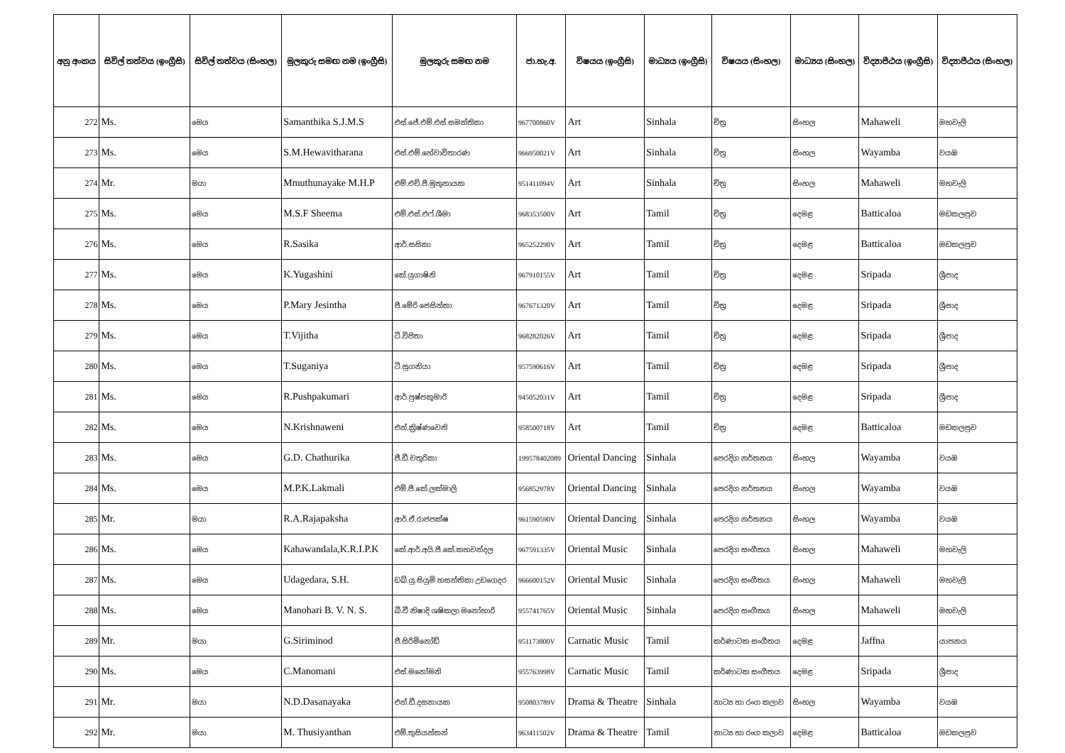| අනු අංකය | සිවිල් තත්වය (ඉංග්‍රීසි) | සිවිල් තත්වය (සිංහල) | මුලකුරු සමඟ නම (ඉංග්‍රීසි) | මුලකුරු සමඟ නම | ජා.හැ.අ. | විෂයය (ඉංග්‍රීසි) | මාධ්‍යය (ඉංග්‍රීසි) | විෂයය (සිංහල) | මාධ්‍යය (සිංහල) | විද්‍යාපීඨය (ඉංග්‍රීසි) | විද්‍යාපීඨය (සිංහල) |
| --- | --- | --- | --- | --- | --- | --- | --- | --- | --- | --- | --- |
| 272 | Ms. | මෙය | Samanthika S.J.M.S | එස්.ජේ.එම්.එස්.සමන්තිකා | 967700860V | Art | Sinhala | චිත්‍ර | සිංහල | Mahaweli | මහවැලි |
| 273 | Ms. | මෙය | S.M.Hewavitharana | එස්.එම්.හේවාවිතාරණ | 966950021V | Art | Sinhala | චිත්‍ර | සිංහල | Wayamba | වයඹ |
| 274 | Mr. | මයා | Mmuthunayake M.H.P | එම්.එච්.පී.මුතුනායක | 951411094V | Art | Sinhala | චිත්‍ර | සිංහල | Mahaweli | මහවැලි |
| 275 | Ms. | මෙය | M.S.F Sheema | එම්.එස්.එෆ්.ශීමා | 968353500V | Art | Tamil | චිත්‍ර | දෙමළ | Batticaloa | මඩකලපුව |
| 276 | Ms. | මෙය | R.Sasika | ආර්.සසිකා | 965252290V | Art | Tamil | චිත්‍ර | දෙමළ | Batticaloa | මඩකලපුව |
| 277 | Ms. | මෙය | K.Yugashini | කේ.යුගාෂිනි | 967910155V | Art | Tamil | චිත්‍ර | දෙමළ | Sripada | ශ්‍රීපාද |
| 278 | Ms. | මෙය | P.Mary Jesintha | පී.මේරි ජෙසින්තා | 967671320V | Art | Tamil | චිත්‍ර | දෙමළ | Sripada | ශ්‍රීපාද |
| 279 | Ms. | මෙය | T.Vijitha | ටී.විජිතා | 968282026V | Art | Tamil | චිත්‍ර | දෙමළ | Sripada | ශ්‍රීපාද |
| 280 | Ms. | මෙය | T.Suganiya | ටී.සුගනියා | 957590616V | Art | Tamil | චිත්‍ර | දෙමළ | Sripada | ශ්‍රීපාද |
| 281 | Ms. | මෙය | R.Pushpakumari | ආර්.පුෂ්පකුමාරි | 945052031V | Art | Tamil | චිත්‍ර | දෙමළ | Sripada | ශ්‍රීපාද |
| 282 | Ms. | මෙය | N.Krishnaweni | එන්.ක්‍රිෂ්ණවෙනි | 958500718V | Art | Tamil | චිත්‍ර | දෙමළ | Batticaloa | මඩකලපුව |
| 283 | Ms. | මෙය | G.D. Chathurika | ජී.ඩී.චතුරිකා | 199578402089 | Oriental Dancing | Sinhala | පෙරදිග නර්තනය | සිංහල | Wayamba | වයඹ |
| 284 | Ms. | මෙය | M.P.K.Lakmali | එම්.පී.කේ.ලක්මාලි | 956852978V | Oriental Dancing | Sinhala | පෙරදිග නර්තනය | සිංහල | Wayamba | වයඹ |
| 285 | Mr. | මයා | R.A.Rajapaksha | ආර්.ඒ.රාජපක්ෂ | 961590590V | Oriental Dancing | Sinhala | පෙරදිග නර්තනය | සිංහල | Wayamba | වයඹ |
| 286 | Ms. | මෙය | Kahawandala,K.R.I.P.K | කේ.ආර්.අයි.පී.කේ.කහවන්දල | 967591335V | Oriental Music | Sinhala | පෙරදිග සංගීතය | සිංහල | Mahaweli | මහවැලි |
| 287 | Ms. | මෙය | Udagedara, S.H. | ඩබ්.යු.සියුමි හසන්තිකා උඩගෙදර | 966600152V | Oriental Music | Sinhala | පෙරදිග සංගීතය | සිංහල | Mahaweli | මහවැලි |
| 288 | Ms. | මෙය | Manohari B. V. N. S. | බී.වී නිෂාදි ශෂිකලා මනෝහාරි | 955741765V | Oriental Music | Sinhala | පෙරදිග සංගීතය | සිංහල | Mahaweli | මහවැලි |
| 289 | Mr. | මයා | G.Siriminod | ජී.සිරිමිනෝඩ් | 951173800V | Carnatic Music | Tamil | කර්ණාටක සංගීතය | දෙමළ | Jaffna | යාපනය |
| 290 | Ms. | මෙය | C.Manomani | එස්.මනෝමනි | 955763998V | Carnatic Music | Tamil | කර්ණාටක සංගීතය | දෙමළ | Sripada | ශ්‍රීපාද |
| 291 | Mr. | මයා | N.D.Dasanayaka | එන්.ඩී.දසනායක | 950803789V | Drama & Theatre | Sinhala | නාට්‍ය හා රංග කලාව | සිංහල | Wayamba | වයඹ |
| 292 | Mr. | මයා | M. Thusiyanthan | එම්.තුසියන්තන් | 963411502V | Drama & Theatre | Tamil | නාට්‍ය හා රංග කලාව | දෙමළ | Batticaloa | මඩකලපුව |